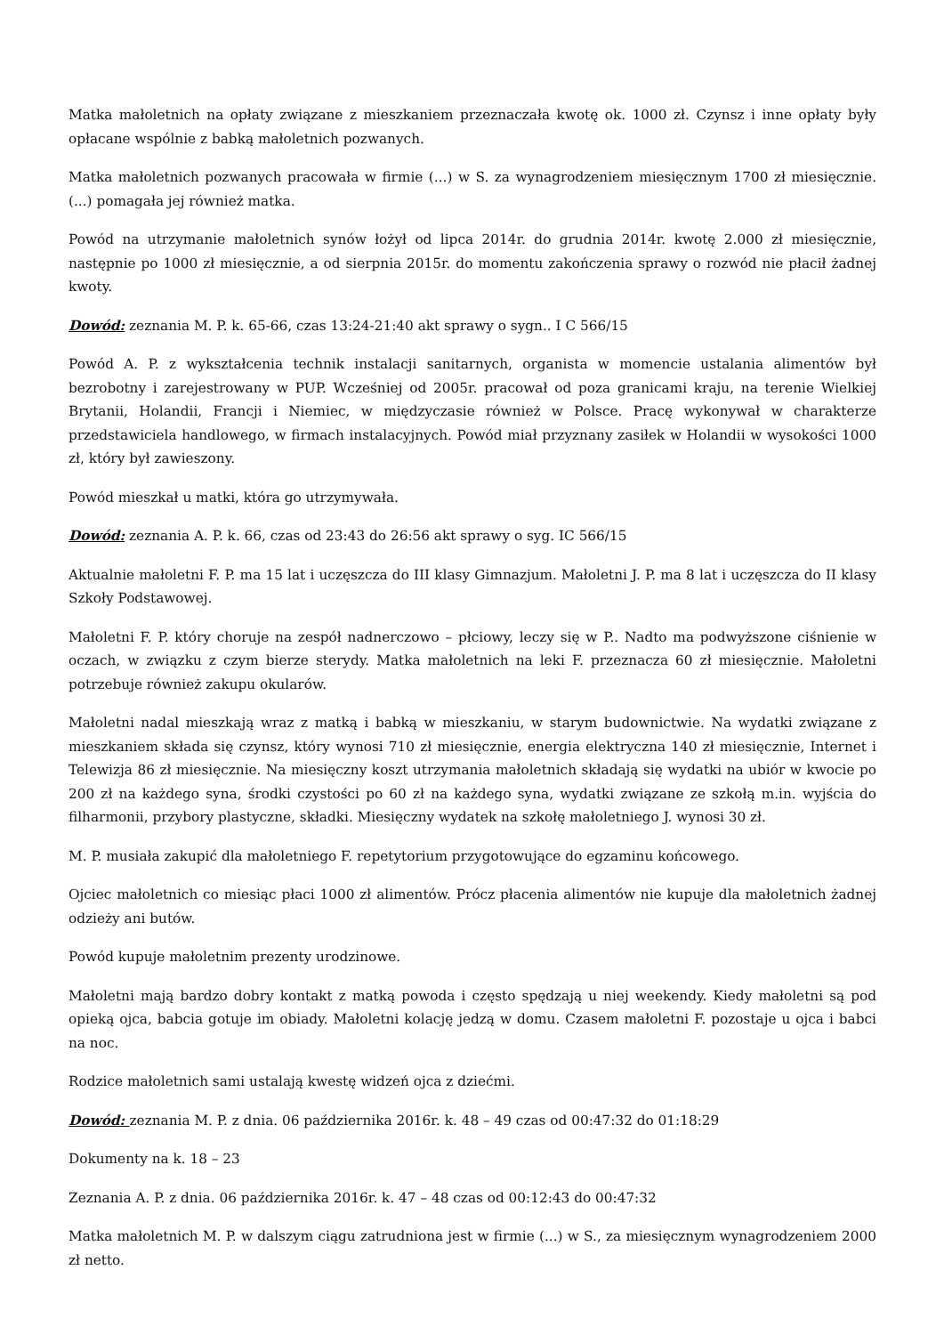Matka małoletnich na opłaty związane z mieszkaniem przeznaczała kwotę ok. 1000 zł. Czynsz i inne opłaty były opłacane wspólnie z babką małoletnich pozwanych.
Matka małoletnich pozwanych pracowała w firmie (...) w S. za wynagrodzeniem miesięcznym 1700 zł miesięcznie. (...) pomagała jej również matka.
Powód na utrzymanie małoletnich synów łożył od lipca 2014r. do grudnia 2014r. kwotę 2.000 zł miesięcznie, następnie po 1000 zł miesięcznie, a od sierpnia 2015r. do momentu zakończenia sprawy o rozwód nie płacił żadnej kwoty.
Dowód: zeznania M. P. k. 65-66, czas 13:24-21:40 akt sprawy o sygn.. I C 566/15
Powód A. P. z wykształcenia technik instalacji sanitarnych, organista w momencie ustalania alimentów był bezrobotny i zarejestrowany w PUP. Wcześniej od 2005r. pracował od poza granicami kraju, na terenie Wielkiej Brytanii, Holandii, Francji i Niemiec, w międzyczasie również w Polsce. Pracę wykonywał w charakterze przedstawiciela handlowego, w firmach instalacyjnych. Powód miał przyznany zasiłek w Holandii w wysokości 1000 zł, który był zawieszony.
Powód mieszkał u matki, która go utrzymywała.
Dowód: zeznania A. P. k. 66, czas od 23:43 do 26:56 akt sprawy o syg. IC 566/15
Aktualnie małoletni F. P. ma 15 lat i uczęszcza do III klasy Gimnazjum. Małoletni J. P. ma 8 lat i uczęszcza do II klasy Szkoły Podstawowej.
Małoletni F. P. który choruje na zespół nadnerczowo – płciowy, leczy się w P.. Nadto ma podwyższone ciśnienie w oczach, w związku z czym bierze sterydy. Matka małoletnich na leki F. przeznacza 60 zł miesięcznie. Małoletni potrzebuje również zakupu okularów.
Małoletni nadal mieszkają wraz z matką i babką w mieszkaniu, w starym budownictwie. Na wydatki związane z mieszkaniem składa się czynsz, który wynosi 710 zł miesięcznie, energia elektryczna 140 zł miesięcznie, Internet i Telewizja 86 zł miesięcznie. Na miesięczny koszt utrzymania małoletnich składają się wydatki na ubiór w kwocie po 200 zł na każdego syna, środki czystości po 60 zł na każdego syna, wydatki związane ze szkołą m.in. wyjścia do filharmonii, przybory plastyczne, składki. Miesięczny wydatek na szkołę małoletniego J. wynosi 30 zł.
M. P. musiała zakupić dla małoletniego F. repetytorium przygotowujące do egzaminu końcowego.
Ojciec małoletnich co miesiąc płaci 1000 zł alimentów. Prócz płacenia alimentów nie kupuje dla małoletnich żadnej odzieży ani butów.
Powód kupuje małoletnim prezenty urodzinowe.
Małoletni mają bardzo dobry kontakt z matką powoda i często spędzają u niej weekendy. Kiedy małoletni są pod opieką ojca, babcia gotuje im obiady. Małoletni kolację jedzą w domu. Czasem małoletni F. pozostaje u ojca i babci na noc.
Rodzice małoletnich sami ustalają kwestę widzeń ojca z dziećmi.
Dowód: zeznania M. P. z dnia. 06 października 2016r. k. 48 – 49 czas od 00:47:32 do 01:18:29
Dokumenty na k. 18 – 23
Zeznania A. P. z dnia. 06 października 2016r. k. 47 – 48 czas od 00:12:43 do 00:47:32
Matka małoletnich M. P. w dalszym ciągu zatrudniona jest w firmie (...) w S., za miesięcznym wynagrodzeniem 2000 zł netto.